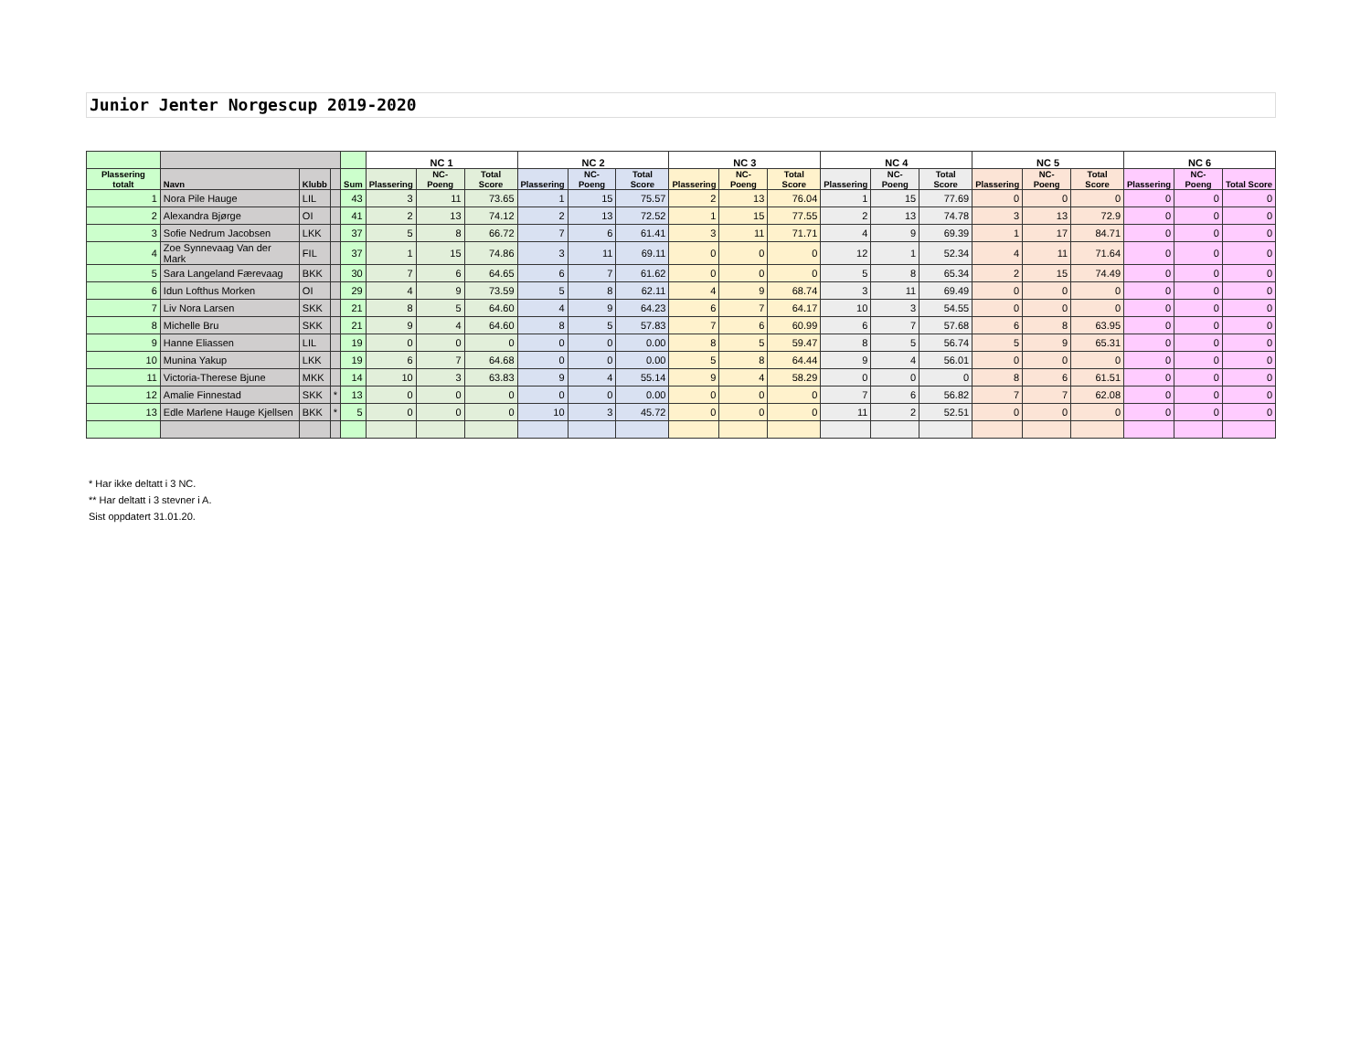Junior Jenter Norgescup 2019-2020
| | | | | | NC 1 | | | NC 2 | | | NC 3 | | | NC 4 | | | NC 5 | | | NC 6 | | |
| --- | --- | --- | --- | --- | --- | --- | --- | --- | --- | --- | --- | --- | --- | --- | --- | --- | --- | --- | --- | --- | --- | --- |
| Plassering totalt | Navn | Klubb | | Sum | Plassering | NC-Poeng | Total Score | Plassering | NC-Poeng | Total Score | Plassering | NC-Poeng | Total Score | Plassering | NC-Poeng | Total Score | Plassering | NC-Poeng | Total Score | Plassering | NC-Poeng | Total Score |
| 1 | Nora Pile Hauge | LIL | | 43 | 3 | 11 | 73.65 | 1 | 15 | 75.57 | 2 | 13 | 76.04 | 1 | 15 | 77.69 | 0 | 0 | 0 | 0 | 0 | 0 |
| 2 | Alexandra Bjørge | OI | | 41 | 2 | 13 | 74.12 | 2 | 13 | 72.52 | 1 | 15 | 77.55 | 2 | 13 | 74.78 | 3 | 13 | 72.9 | 0 | 0 | 0 |
| 3 | Sofie Nedrum Jacobsen | LKK | | 37 | 5 | 8 | 66.72 | 7 | 6 | 61.41 | 3 | 11 | 71.71 | 4 | 9 | 69.39 | 1 | 17 | 84.71 | 0 | 0 | 0 |
| 4 | Zoe Synnevaag Van der Mark | FIL | | 37 | 1 | 15 | 74.86 | 3 | 11 | 69.11 | 0 | 0 | 0 | 12 | 1 | 52.34 | 4 | 11 | 71.64 | 0 | 0 | 0 |
| 5 | Sara Langeland Færevaag | BKK | | 30 | 7 | 6 | 64.65 | 6 | 7 | 61.62 | 0 | 0 | 0 | 5 | 8 | 65.34 | 2 | 15 | 74.49 | 0 | 0 | 0 |
| 6 | Idun Lofthus Morken | OI | | 29 | 4 | 9 | 73.59 | 5 | 8 | 62.11 | 4 | 9 | 68.74 | 3 | 11 | 69.49 | 0 | 0 | 0 | 0 | 0 | 0 |
| 7 | Liv Nora Larsen | SKK | | 21 | 8 | 5 | 64.60 | 4 | 9 | 64.23 | 6 | 7 | 64.17 | 10 | 3 | 54.55 | 0 | 0 | 0 | 0 | 0 | 0 |
| 8 | Michelle Bru | SKK | | 21 | 9 | 4 | 64.60 | 8 | 5 | 57.83 | 7 | 6 | 60.99 | 6 | 7 | 57.68 | 6 | 8 | 63.95 | 0 | 0 | 0 |
| 9 | Hanne Eliassen | LIL | | 19 | 0 | 0 | 0 | 0 | 0 | 0.00 | 8 | 5 | 59.47 | 8 | 5 | 56.74 | 5 | 9 | 65.31 | 0 | 0 | 0 |
| 10 | Munina Yakup | LKK | | 19 | 6 | 7 | 64.68 | 0 | 0 | 0.00 | 5 | 8 | 64.44 | 9 | 4 | 56.01 | 0 | 0 | 0 | 0 | 0 | 0 |
| 11 | Victoria-Therese Bjune | MKK | | 14 | 10 | 3 | 63.83 | 9 | 4 | 55.14 | 9 | 4 | 58.29 | 0 | 0 | 0 | 8 | 6 | 61.51 | 0 | 0 | 0 |
| 12 | Amalie Finnestad | SKK | * | 13 | 0 | 0 | 0 | 0 | 0 | 0.00 | 0 | 0 | 0 | 7 | 6 | 56.82 | 7 | 7 | 62.08 | 0 | 0 | 0 |
| 13 | Edle Marlene Hauge Kjellsen | BKK | * | 5 | 0 | 0 | 0 | 10 | 3 | 45.72 | 0 | 0 | 0 | 11 | 2 | 52.51 | 0 | 0 | 0 | 0 | 0 | 0 |
* Har ikke deltatt i 3 NC.
** Har deltatt i 3 stevner i A.
Sist oppdatert 31.01.20.